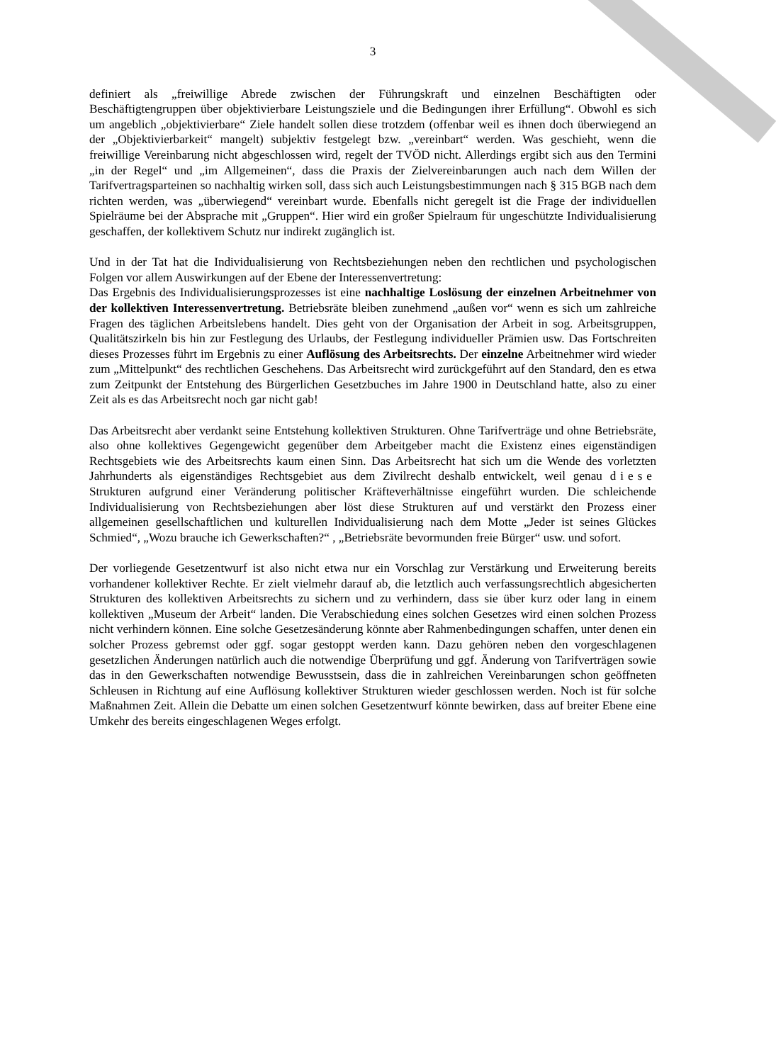3
definiert als „freiwillige Abrede zwischen der Führungskraft und einzelnen Beschäftigten oder Beschäftigtengruppen über objektivierbare Leistungsziele und die Bedingungen ihrer Erfüllung“. Obwohl es sich um angeblich „objektivierbare“ Ziele handelt sollen diese trotzdem (offenbar weil es ihnen doch überwiegend an der „Objektivierbarkeit“ mangelt) subjektiv festgelegt bzw. „vereinbart“ werden. Was geschieht, wenn die freiwillige Vereinbarung nicht abgeschlossen wird, regelt der TVÖD nicht. Allerdings ergibt sich aus den Termini „in der Regel“ und „im Allgemeinen“, dass die Praxis der Zielvereinbarungen auch nach dem Willen der Tarifvertragsparteinen so nachhaltig wirken soll, dass sich auch Leistungsbestimmungen nach § 315 BGB nach dem richten werden, was „überwiegend“ vereinbart wurde. Ebenfalls nicht geregelt ist die Frage der individuellen Spielräume bei der Absprache mit „Gruppen“. Hier wird ein großer Spielraum für ungeschützte Individualisierung geschaffen, der kollektivem Schutz nur indirekt zugänglich ist.
Und in der Tat hat die Individualisierung von Rechtsbeziehungen neben den rechtlichen und psychologischen Folgen vor allem Auswirkungen auf der Ebene der Interessenvertretung:
Das Ergebnis des Individualisierungsprozesses ist eine nachhaltige Loslösung der einzelnen Arbeitnehmer von der kollektiven Interessenvertretung. Betriebsräte bleiben zunehmend „außen vor“ wenn es sich um zahlreiche Fragen des täglichen Arbeitslebens handelt. Dies geht von der Organisation der Arbeit in sog. Arbeitsgruppen, Qualitätszirkeln bis hin zur Festlegung des Urlaubs, der Festlegung individueller Prämien usw. Das Fortschreiten dieses Prozesses führt im Ergebnis zu einer Auflösung des Arbeitsrechts. Der einzelne Arbeitnehmer wird wieder zum „Mittelpunkt“ des rechtlichen Geschehens. Das Arbeitsrecht wird zurückgeführt auf den Standard, den es etwa zum Zeitpunkt der Entstehung des Bürgerlichen Gesetzbuches im Jahre 1900 in Deutschland hatte, also zu einer Zeit als es das Arbeitsrecht noch gar nicht gab!
Das Arbeitsrecht aber verdankt seine Entstehung kollektiven Strukturen. Ohne Tarifverträge und ohne Betriebsräte, also ohne kollektives Gegengewicht gegenüber dem Arbeitgeber macht die Existenz eines eigenständigen Rechtsgebiets wie des Arbeitsrechts kaum einen Sinn. Das Arbeitsrecht hat sich um die Wende des vorletzten Jahrhunderts als eigenständiges Rechtsgebiet aus dem Zivilrecht deshalb entwickelt, weil genau diese Strukturen aufgrund einer Veränderung politischer Kräfteverhältnisse eingeführt wurden. Die schleichende Individualisierung von Rechtsbeziehungen aber löst diese Strukturen auf und verstärkt den Prozess einer allgemeinen gesellschaftlichen und kulturellen Individualisierung nach dem Motte „Jeder ist seines Glückes Schmied“, „Wozu brauche ich Gewerkschaften?“ , „Betriebsräte bevormunden freie Bürger“ usw. und sofort.
Der vorliegende Gesetzentwurf ist also nicht etwa nur ein Vorschlag zur Verstärkung und Erweiterung bereits vorhandener kollektiver Rechte. Er zielt vielmehr darauf ab, die letztlich auch verfassungsrechtlich abgesicherten Strukturen des kollektiven Arbeitsrechts zu sichern und zu verhindern, dass sie über kurz oder lang in einem kollektiven „Museum der Arbeit“ landen. Die Verabschiedung eines solchen Gesetzes wird einen solchen Prozess nicht verhindern können. Eine solche Gesetzesänderung könnte aber Rahmenbedingungen schaffen, unter denen ein solcher Prozess gebremst oder ggf. sogar gestoppt werden kann. Dazu gehören neben den vorgeschlagenen gesetzlichen Änderungen natürlich auch die notwendige Überprüfung und ggf. Änderung von Tarifverträgen sowie das in den Gewerkschaften notwendige Bewusstsein, dass die in zahlreichen Vereinbarungen schon geöffneten Schleusen in Richtung auf eine Auflösung kollektiver Strukturen wieder geschlossen werden. Noch ist für solche Maßnahmen Zeit. Allein die Debatte um einen solchen Gesetzentwurf könnte bewirken, dass auf breiter Ebene eine Umkehr des bereits eingeschlagenen Weges erfolgt.